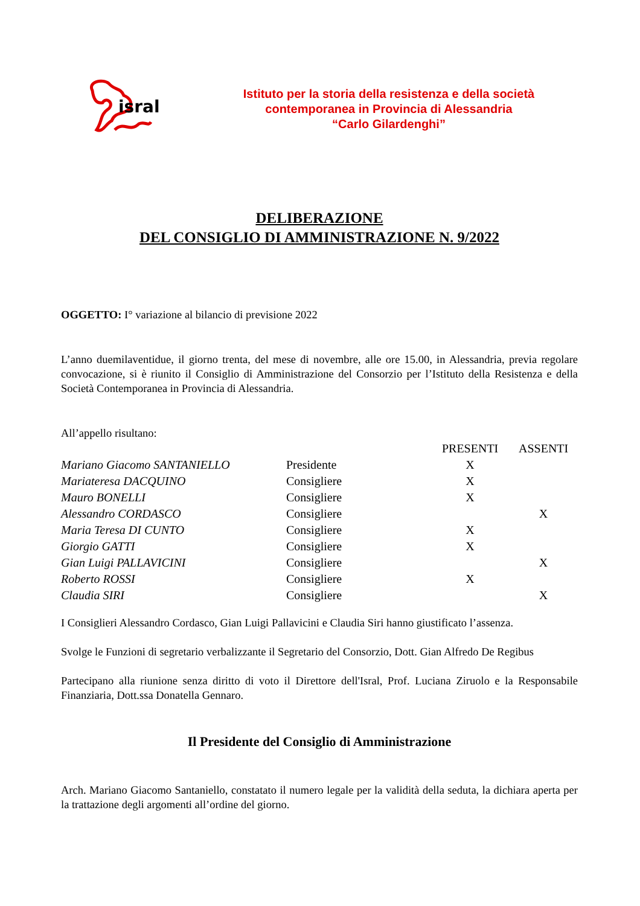isral
Istituto per la storia della resistenza e della società
contemporanea in Provincia di Alessandria
“Carlo Gilardenghi”
DELIBERAZIONE
DEL CONSIGLIO DI AMMINISTRAZIONE N. 9/2022
OGGETTO: I° variazione al bilancio di previsione 2022
L’anno duemilaventidue, il giorno trenta, del mese di novembre, alle ore 15.00, in Alessandria, previa regolare convocazione, si è riunito il Consiglio di Amministrazione del Consorzio per l’Istituto della Resistenza e della Società Contemporanea in Provincia di Alessandria.
All’appello risultano:
| | | PRESENTI | ASSENTI |
| --- | --- | --- | --- |
| Mariano Giacomo SANTANIELLO | Presidente | X | |
| Mariateresa DACQUINO | Consigliere | X | |
| Mauro BONELLI | Consigliere | X | |
| Alessandro CORDASCO | Consigliere | | X |
| Maria Teresa DI CUNTO | Consigliere | X | |
| Giorgio GATTI | Consigliere | X | |
| Gian Luigi PALLAVICINI | Consigliere | | X |
| Roberto ROSSI | Consigliere | X | |
| Claudia SIRI | Consigliere | | X |
I Consiglieri Alessandro Cordasco, Gian Luigi Pallavicini e Claudia Siri hanno giustificato l’assenza.
Svolge le Funzioni di segretario verbalizzante il Segretario del Consorzio, Dott. Gian Alfredo De Regibus
Partecipano alla riunione senza diritto di voto il Direttore dell'Isral, Prof. Luciana Ziruolo e la Responsabile Finanziaria, Dott.ssa Donatella Gennaro.
Il Presidente del Consiglio di Amministrazione
Arch. Mariano Giacomo Santaniello, constatato il numero legale per la validità della seduta, la dichiara aperta per la trattazione degli argomenti all’ordine del giorno.